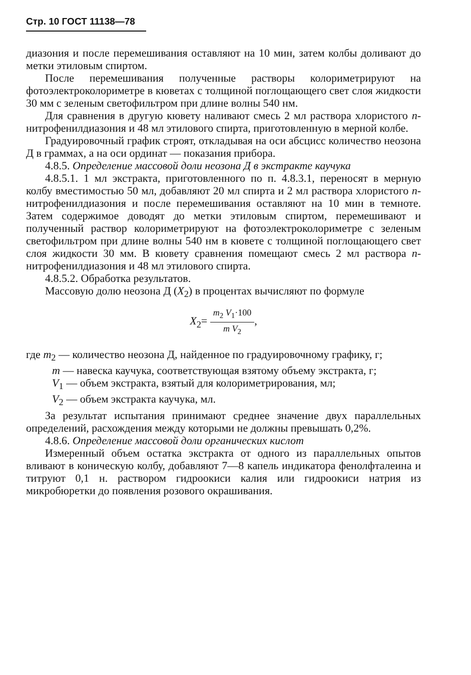Стр. 10 ГОСТ 11138—78
диазония и после перемешивания оставляют на 10 мин, затем колбы доливают до метки этиловым спиртом.
После перемешивания полученные растворы колориметрируют на фотоэлектроколориметре в кюветах с толщиной поглощающего свет слоя жидкости 30 мм с зеленым светофильтром при длине волны 540 нм.
Для сравнения в другую кювету наливают смесь 2 мл раствора хлористого n-нитрофенилдиазония и 48 мл этилового спирта, приготовленную в мерной колбе.
Градуировочный график строят, откладывая на оси абсцисс количество неозона Д в граммах, а на оси ординат — показания прибора.
4.8.5. Определение массовой доли неозона Д в экстракте каучука
4.8.5.1. 1 мл экстракта, приготовленного по п. 4.8.3.1, переносят в мерную колбу вместимостью 50 мл, добавляют 20 мл спирта и 2 мл раствора хлористого n-нитрофенилдиазония и после перемешивания оставляют на 10 мин в темноте. Затем содержимое доводят до метки этиловым спиртом, перемешивают и полученный раствор колориметрируют на фотоэлектроколориметре с зеленым светофильтром при длине волны 540 нм в кювете с толщиной поглощающего свет слоя жидкости 30 мм. В кювету сравнения помещают смесь 2 мл раствора n-нитрофенилдиазония и 48 мл этилового спирта.
4.8.5.2. Обработка результатов.
Массовую долю неозона Д (X<sub>2</sub>) в процентах вычисляют по формуле
X<sub>2</sub>= m<sub>2</sub> V<sub>1</sub>·100 m V<sub>2</sub>,
где m<sub>2</sub> — количество неозона Д, найденное по градуировочному графику, г;
m — навеска каучука, соответствующая взятому объему экстракта, г;
V<sub>1</sub> — объем экстракта, взятый для колориметрирования, мл;
V<sub>2</sub> — объем экстракта каучука, мл.
За результат испытания принимают среднее значение двух параллельных определений, расхождения между которыми не должны превышать 0,2%.
4.8.6. Определение массовой доли органических кислот
Измеренный объем остатка экстракта от одного из параллельных опытов вливают в коническую колбу, добавляют 7—8 капель индикатора фенолфталеина и титруют 0,1 н. раствором гидроокиси калия или гидроокиси натрия из микробюретки до появления розового окрашивания.